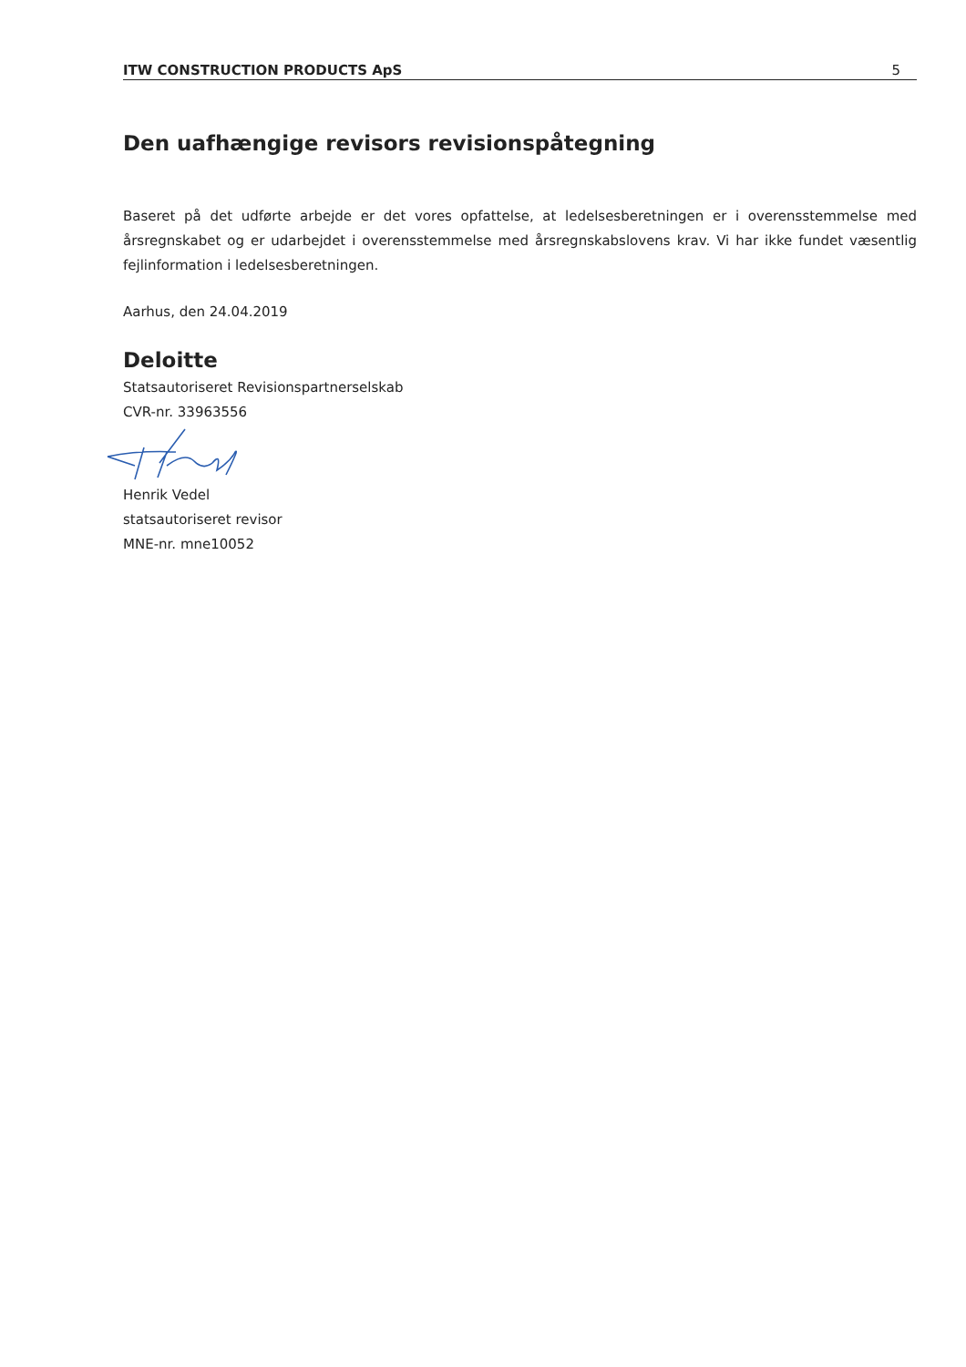ITW CONSTRUCTION PRODUCTS ApS 5
Den uafhængige revisors revisionspåtegning
Baseret på det udførte arbejde er det vores opfattelse, at ledelsesberetningen er i overensstemmelse med årsregnskabet og er udarbejdet i overensstemmelse med årsregnskabslovens krav. Vi har ikke fundet væsentlig fejlinformation i ledelsesberetningen.
Aarhus, den 24.04.2019
Deloitte
Statsautoriseret Revisionspartnerselskab
CVR-nr. 33963556
Henrik Vedel
statsautoriseret revisor
MNE-nr. mne10052